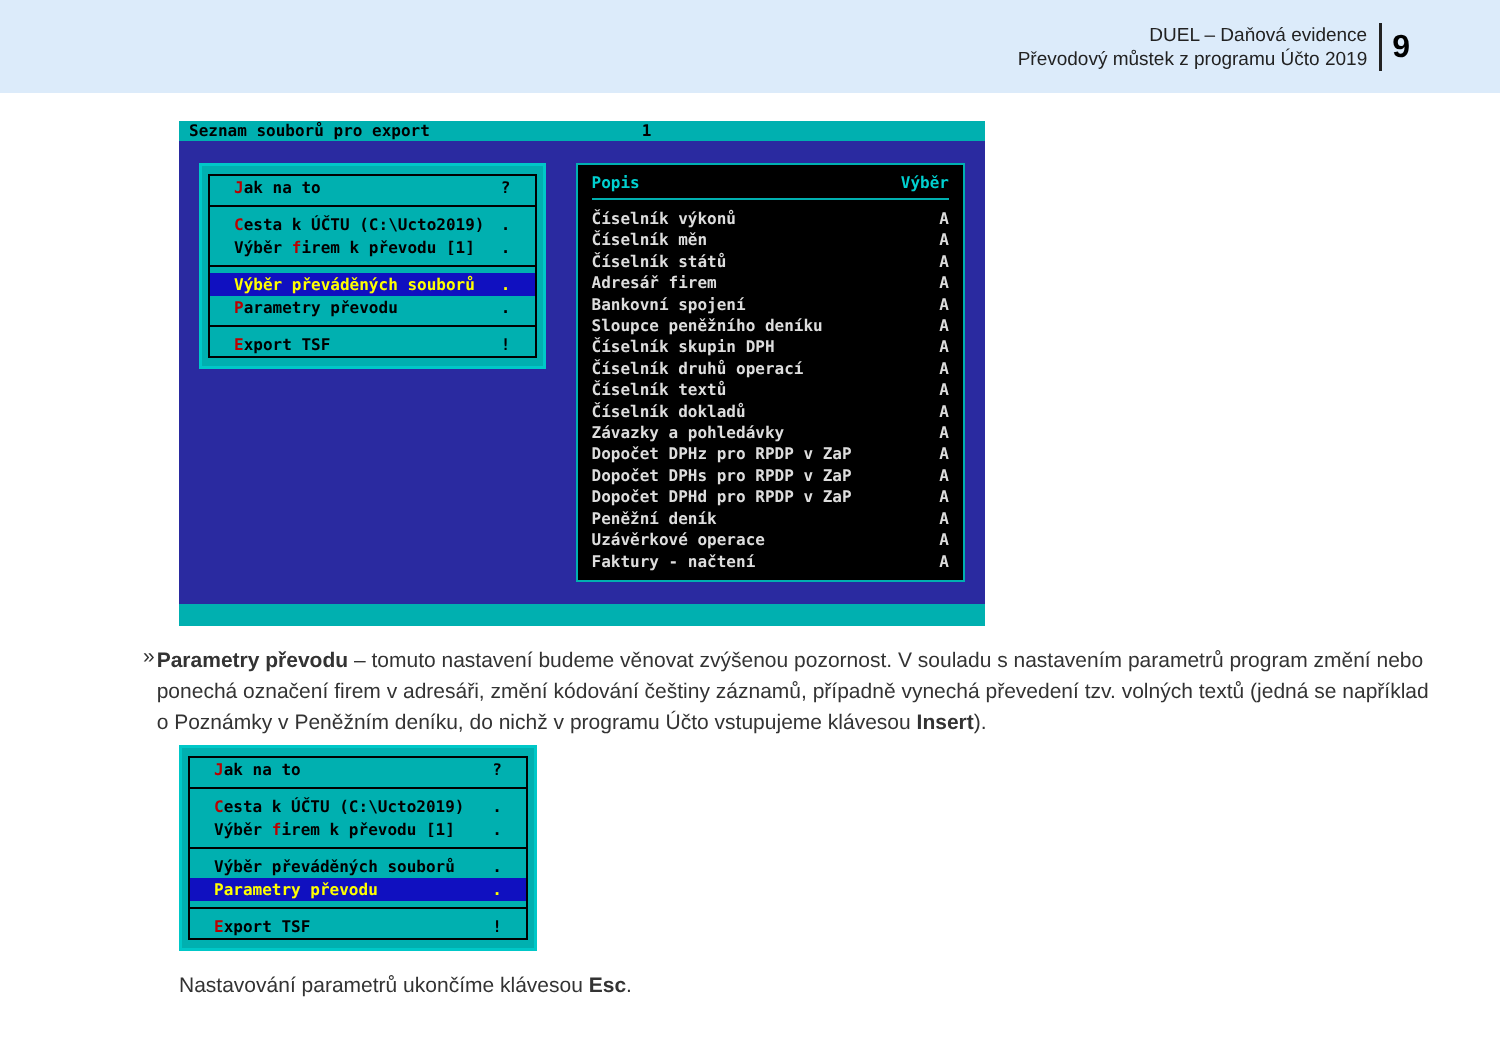DUEL – Daňová evidence
Převodový můstek z programu Účto 2019
9
Seznam souborů pro export 1
Jak na to?
Cesta k ÚČTU (C:\Ucto2019).
Výběr firem k převodu [1].
Výběr převáděných souborů.
Parametry převodu.
Export TSF!
Popis Výběr
Číselník výkonů A
Číselník měn A
Číselník států A
Adresář firem A
Bankovní spojení A
Sloupce peněžního deníku A
Číselník skupin DPH A
Číselník druhů operací A
Číselník textů A
Číselník dokladů A
Závazky a pohledávky A
Dopočet DPHz pro RPDP v ZaP A
Dopočet DPHs pro RPDP v ZaP A
Dopočet DPHd pro RPDP v ZaP A
Peněžní deník A
Uzávěrkové operace A
Faktury - načtení A
»
Parametry převodu – tomuto nastavení budeme věnovat zvýšenou pozornost. V souladu s nastavením parametrů program změní nebo ponechá označení firem v adresáři, změní kódování češtiny záznamů, případně vynechá převedení tzv. volných textů (jedná se například o Poznámky v Peněžním deníku, do nichž v programu Účto vstupujeme klávesou Insert).
Jak na to?
Cesta k ÚČTU (C:\Ucto2019).
Výběr firem k převodu [1].
Výběr převáděných souborů.
Parametry převodu.
Export TSF!
Nastavování parametrů ukončíme klávesou Esc.